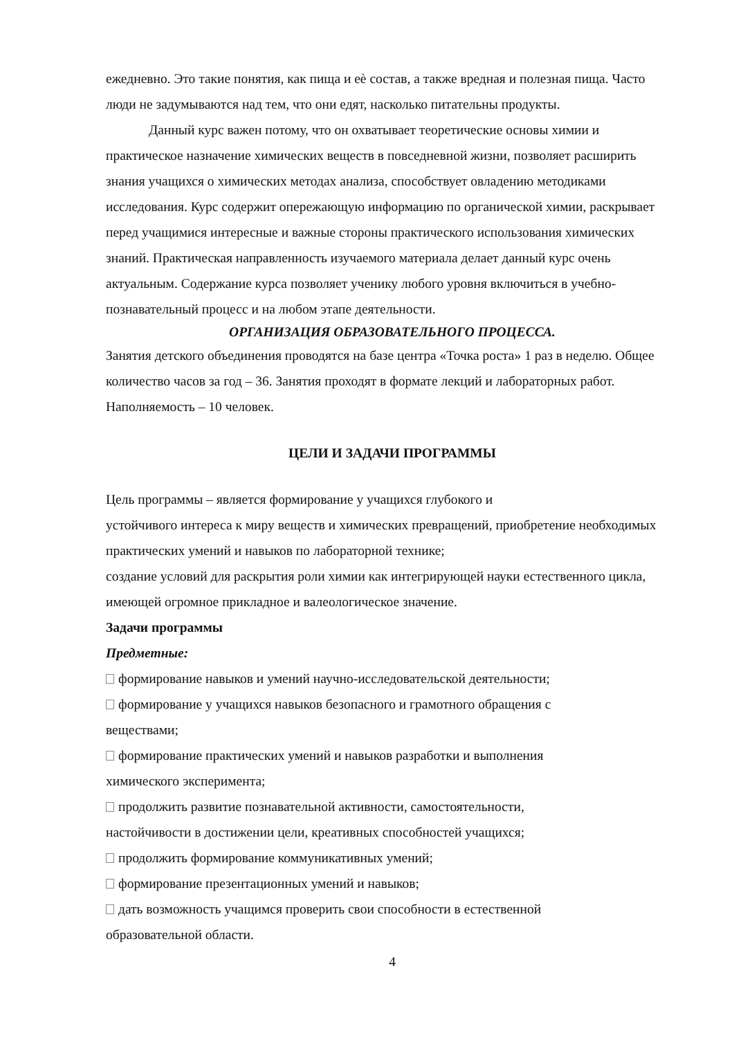ежедневно. Это такие понятия, как пища и еѐ состав, а также вредная и полезная пища. Часто люди не задумываются над тем, что они едят, насколько питательны продукты.
Данный курс важен потому, что он охватывает теоретические основы химии и практическое назначение химических веществ в повседневной жизни, позволяет расширить знания учащихся о химических методах анализа, способствует овладению методиками исследования. Курс содержит опережающую информацию по органической химии, раскрывает перед учащимися интересные и важные стороны практического использования химических знаний. Практическая направленность изучаемого материала делает данный курс очень актуальным. Содержание курса позволяет ученику любого уровня включиться в учебно-познавательный процесс и на любом этапе деятельности.
ОРГАНИЗАЦИЯ ОБРАЗОВАТЕЛЬНОГО ПРОЦЕССА.
Занятия детского объединения проводятся на базе центра «Точка роста» 1 раз в неделю. Общее количество часов за год – 36. Занятия проходят в формате лекций и лабораторных работ. Наполняемость – 10 человек.
ЦЕЛИ И ЗАДАЧИ ПРОГРАММЫ
Цель программы – является формирование у учащихся глубокого и
устойчивого интереса к миру веществ и химических превращений, приобретение необходимых практических умений и навыков по лабораторной технике;
создание условий для раскрытия роли химии как интегрирующей науки естественного цикла, имеющей огромное прикладное и валеологическое значение.
Задачи программы
Предметные:
формирование навыков и умений научно-исследовательской деятельности;
формирование у учащихся навыков безопасного и грамотного обращения с
веществами;
формирование практических умений и навыков разработки и выполнения
химического эксперимента;
продолжить развитие познавательной активности, самостоятельности,
настойчивости в достижении цели, креативных способностей учащихся;
продолжить формирование коммуникативных умений;
формирование презентационных умений и навыков;
дать возможность учащимся проверить свои способности в естественной
образовательной области.
4